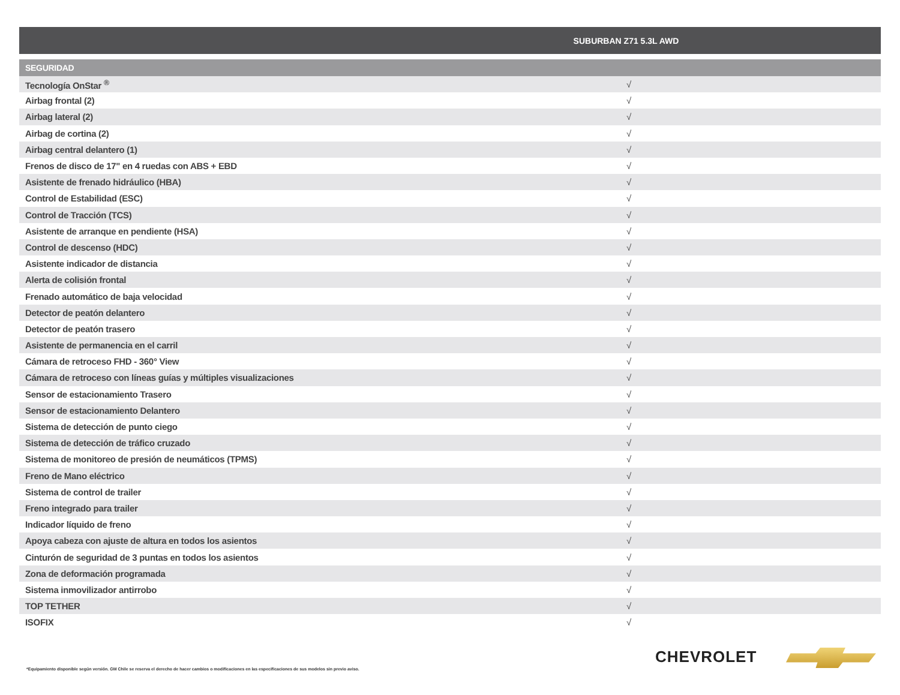| | SUBURBAN Z71 5.3L AWD |
| --- | --- |
| SEGURIDAD | |
| Tecnología OnStar <sup>®</sup> | √ |
| Airbag frontal (2) | √ |
| Airbag lateral (2) | √ |
| Airbag de cortina (2) | √ |
| Airbag central delantero (1) | √ |
| Frenos de disco de 17" en 4 ruedas con ABS + EBD | √ |
| Asistente de frenado hidráulico (HBA) | √ |
| Control de Estabilidad (ESC) | √ |
| Control de Tracción (TCS) | √ |
| Asistente de arranque en pendiente (HSA) | √ |
| Control de descenso (HDC) | √ |
| Asistente indicador de distancia | √ |
| Alerta de colisión frontal | √ |
| Frenado automático de baja velocidad | √ |
| Detector de peatón delantero | √ |
| Detector de peatón trasero | √ |
| Asistente de permanencia en el carril | √ |
| Cámara de retroceso FHD - 360° View | √ |
| Cámara de retroceso con líneas guías y múltiples visualizaciones | √ |
| Sensor de estacionamiento Trasero | √ |
| Sensor de estacionamiento Delantero | √ |
| Sistema de detección de punto ciego | √ |
| Sistema de detección de tráfico cruzado | √ |
| Sistema de monitoreo de presión de neumáticos (TPMS) | √ |
| Freno de Mano eléctrico | √ |
| Sistema de control de trailer | √ |
| Freno integrado para trailer | √ |
| Indicador líquido de freno | √ |
| Apoya cabeza con ajuste de altura en todos los asientos | √ |
| Cinturón de seguridad de 3 puntas en todos los asientos | √ |
| Zona de deformación programada | √ |
| Sistema inmovilizador antirrobo | √ |
| TOP TETHER | √ |
| ISOFIX | √ |
CHEVROLET
*Equipamiento disponible según versión. GM Chile se reserva el derecho de hacer cambios o modificaciones en las especificaciones de sus modelos sin previo aviso.